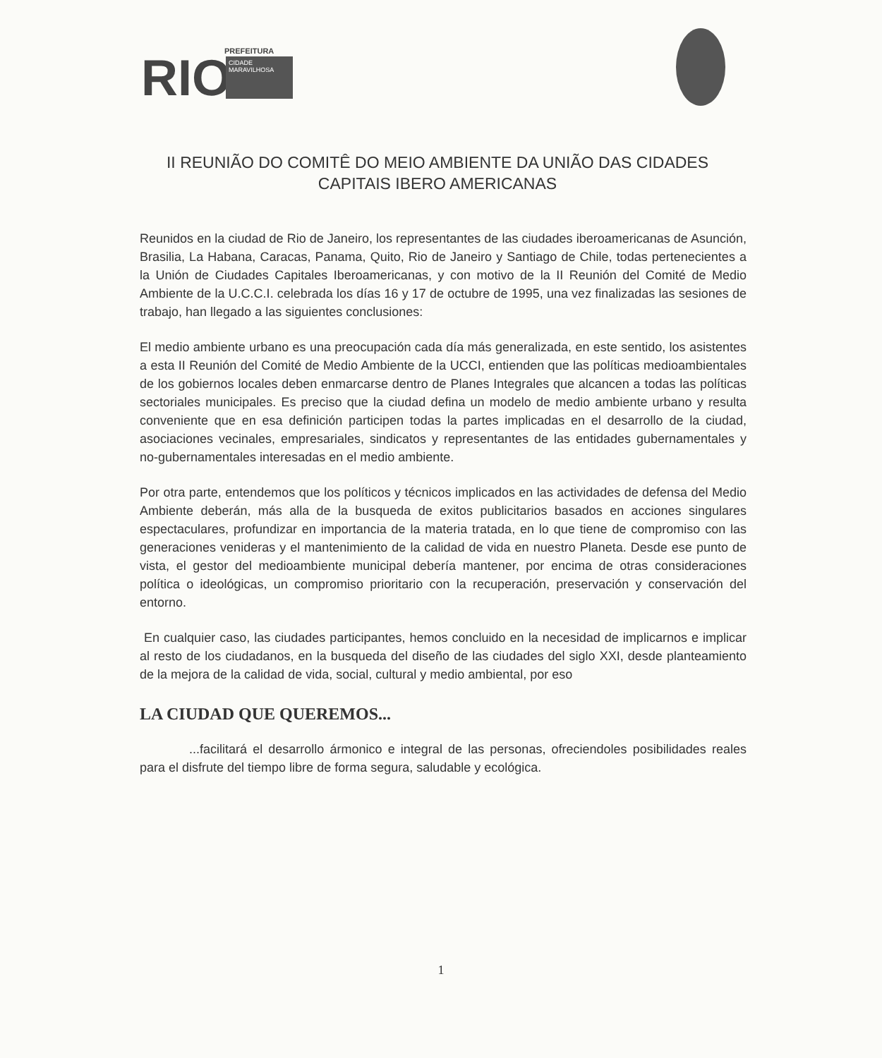RIO
PREFEITURA
CIDADE
MARAVILHOSA
II REUNIÃO DO COMITÊ DO MEIO AMBIENTE DA UNIÃO DAS CIDADES CAPITAIS IBERO AMERICANAS
Reunidos en la ciudad de Rio de Janeiro, los representantes de las ciudades iberoamericanas de Asunción, Brasilia, La Habana, Caracas, Panama, Quito, Rio de Janeiro y Santiago de Chile, todas pertenecientes a la Unión de Ciudades Capitales Iberoamericanas, y con motivo de la II Reunión del Comité de Medio Ambiente de la U.C.C.I. celebrada los días 16 y 17 de octubre de 1995, una vez finalizadas las sesiones de trabajo, han llegado a las siguientes conclusiones:
El medio ambiente urbano es una preocupación cada día más generalizada, en este sentido, los asistentes a esta II Reunión del Comité de Medio Ambiente de la UCCI, entienden que las políticas medioambientales de los gobiernos locales deben enmarcarse dentro de Planes Integrales que alcancen a todas las políticas sectoriales municipales. Es preciso que la ciudad defina un modelo de medio ambiente urbano y resulta conveniente que en esa definición participen todas la partes implicadas en el desarrollo de la ciudad, asociaciones vecinales, empresariales, sindicatos y representantes de las entidades gubernamentales y no-gubernamentales interesadas en el medio ambiente.
Por otra parte, entendemos que los políticos y técnicos implicados en las actividades de defensa del Medio Ambiente deberán, más alla de la busqueda de exitos publicitarios basados en acciones singulares espectaculares, profundizar en importancia de la materia tratada, en lo que tiene de compromiso con las generaciones venideras y el mantenimiento de la calidad de vida en nuestro Planeta. Desde ese punto de vista, el gestor del medioambiente municipal debería mantener, por encima de otras consideraciones política o ideológicas, un compromiso prioritario con la recuperación, preservación y conservación del entorno.
En cualquier caso, las ciudades participantes, hemos concluido en la necesidad de implicarnos e implicar al resto de los ciudadanos, en la busqueda del diseño de las ciudades del siglo XXI, desde planteamiento de la mejora de la calidad de vida, social, cultural y medio ambiental, por eso
LA CIUDAD QUE QUEREMOS...
...facilitará el desarrollo ármonico e integral de las personas, ofreciendoles posibilidades reales para el disfrute del tiempo libre de forma segura, saludable y ecológica.
1